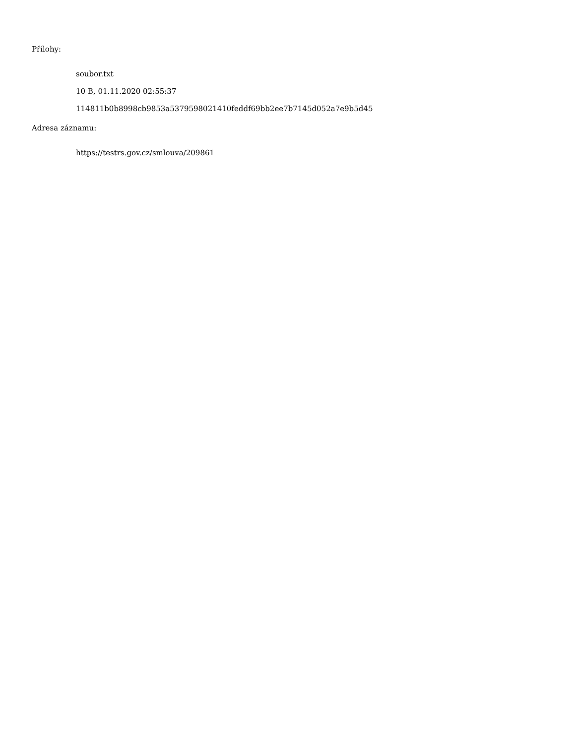Přílohy:
soubor.txt
10 B, 01.11.2020 02:55:37
114811b0b8998cb9853a5379598021410feddf69bb2ee7b7145d052a7e9b5d45
Adresa záznamu:
https://testrs.gov.cz/smlouva/209861